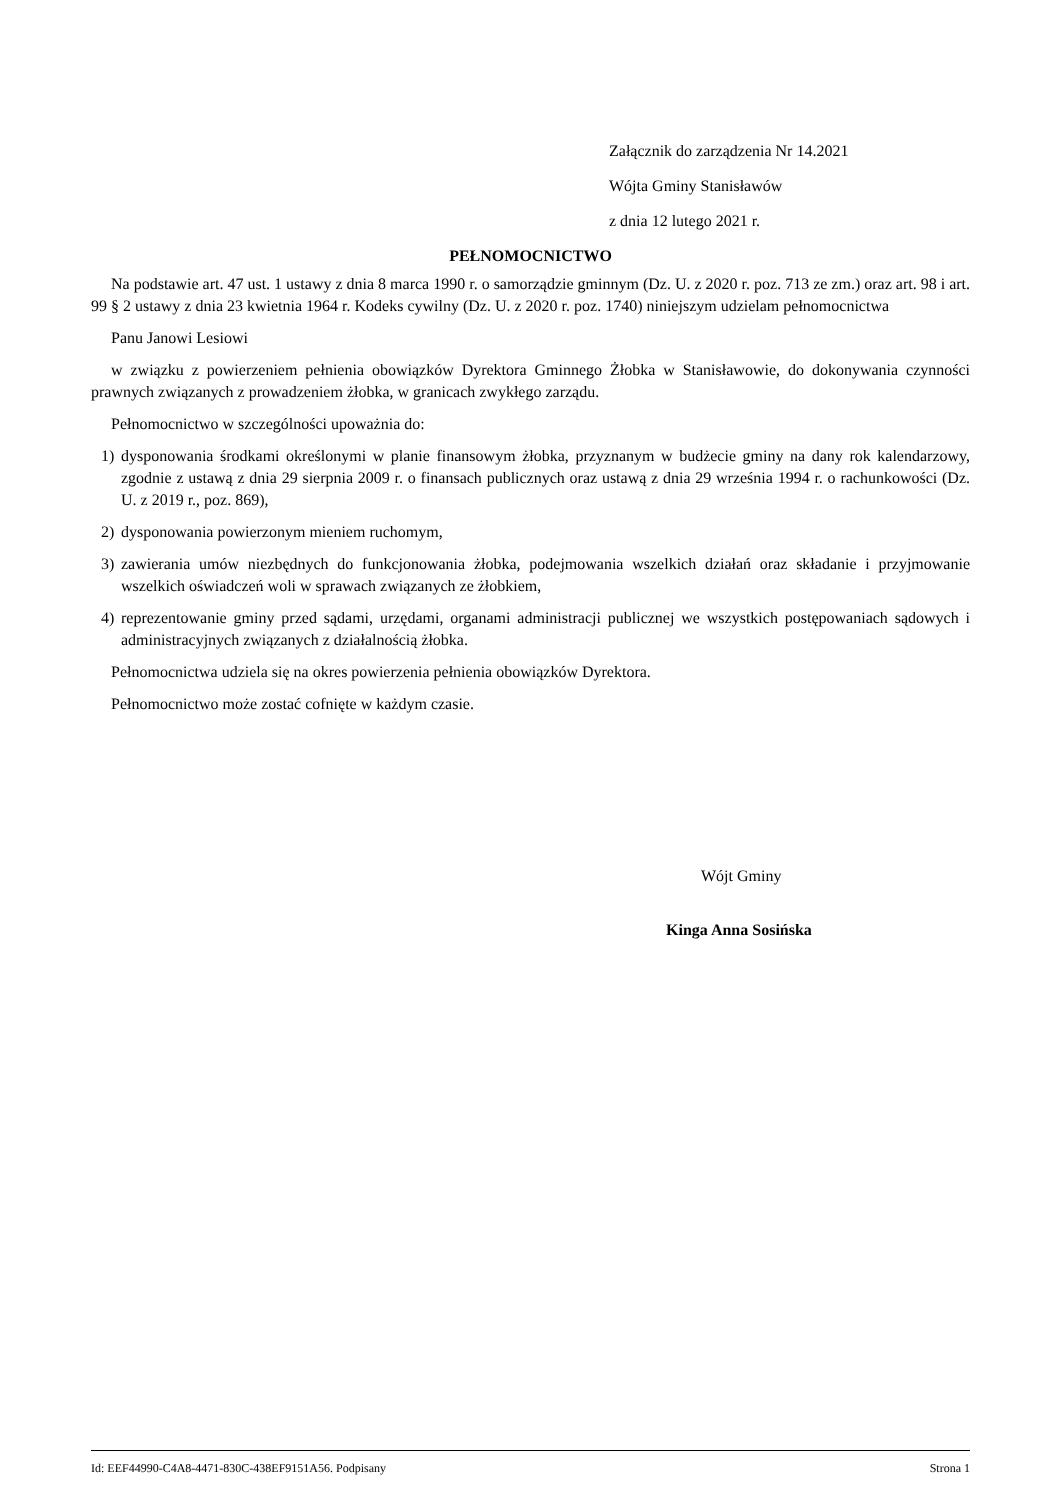Załącznik do zarządzenia Nr 14.2021
Wójta Gminy Stanisławów
z dnia 12 lutego 2021 r.
PEŁNOMOCNICTWO
Na podstawie art. 47 ust. 1 ustawy z dnia 8 marca 1990 r. o samorządzie gminnym (Dz. U. z 2020 r. poz. 713 ze zm.) oraz art. 98 i art. 99 § 2 ustawy z dnia 23 kwietnia 1964 r. Kodeks cywilny (Dz. U. z 2020 r. poz. 1740) niniejszym udzielam pełnomocnictwa
Panu Janowi Lesiowi
w związku z powierzeniem pełnienia obowiązków Dyrektora Gminnego Żłobka w Stanisławowie, do dokonywania czynności prawnych związanych z prowadzeniem żłobka, w granicach zwykłego zarządu.
Pełnomocnictwo w szczególności upoważnia do:
1) dysponowania środkami określonymi w planie finansowym żłobka, przyznanym w budżecie gminy na dany rok kalendarzowy, zgodnie z ustawą z dnia 29 sierpnia 2009 r. o finansach publicznych oraz ustawą z dnia 29 września 1994 r. o rachunkowości (Dz. U. z 2019 r., poz. 869),
2) dysponowania powierzonym mieniem ruchomym,
3) zawierania umów niezbędnych do funkcjonowania żłobka, podejmowania wszelkich działań oraz składanie i przyjmowanie wszelkich oświadczeń woli w sprawach związanych ze żłobkiem,
4) reprezentowanie gminy przed sądami, urzędami, organami administracji publicznej we wszystkich postępowaniach sądowych i administracyjnych związanych z działalnością żłobka.
Pełnomocnictwa udziela się na okres powierzenia pełnienia obowiązków Dyrektora.
Pełnomocnictwo może zostać cofnięte w każdym czasie.
Wójt Gminy
Kinga Anna Sosińska
Id: EEF44990-C4A8-4471-830C-438EF9151A56. Podpisany Strona 1